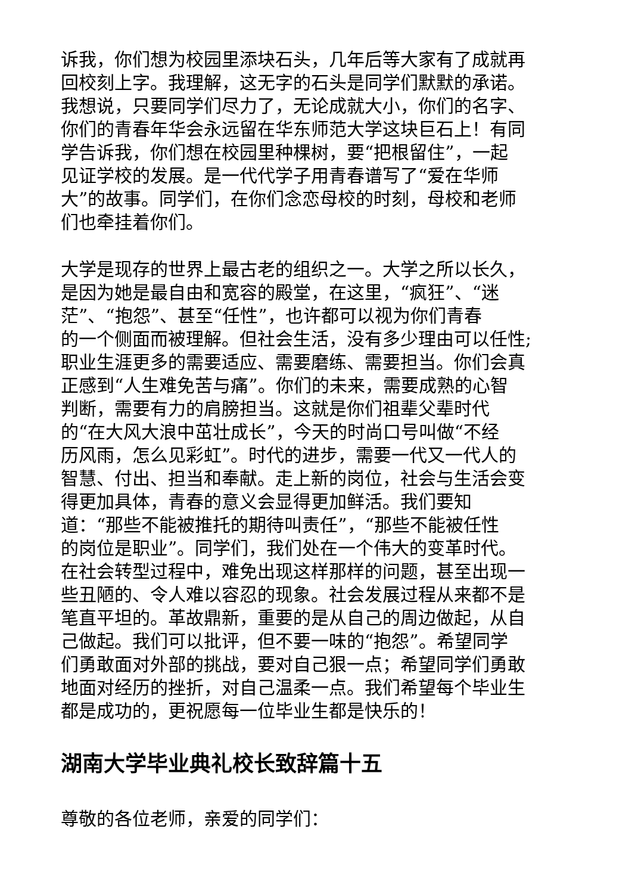诉我，你们想为校园里添块石头，几年后等大家有了成就再
回校刻上字。我理解，这无字的石头是同学们默默的承诺。
我想说，只要同学们尽力了，无论成就大小，你们的名字、
你们的青春年华会永远留在华东师范大学这块巨石上！有同
学告诉我，你们想在校园里种棵树，要“把根留住”，一起
见证学校的发展。是一代代学子用青春谱写了“爱在华师
大”的故事。同学们，在你们念恋母校的时刻，母校和老师
们也牵挂着你们。
大学是现存的世界上最古老的组织之一。大学之所以长久，
是因为她是最自由和宽容的殿堂，在这里，“疯狂”、“迷
茫”、“抱怨”、甚至“任性”，也许都可以视为你们青春
的一个侧面而被理解。但社会生活，没有多少理由可以任性;
职业生涯更多的需要适应、需要磨练、需要担当。你们会真
正感到“人生难免苦与痛”。你们的未来，需要成熟的心智
判断，需要有力的肩膀担当。这就是你们祖辈父辈时代
的“在大风大浪中茁壮成长”，今天的时尚口号叫做“不经
历风雨，怎么见彩虹”。时代的进步，需要一代又一代人的
智慧、付出、担当和奉献。走上新的岗位，社会与生活会变
得更加具体，青春的意义会显得更加鲜活。我们要知
道：“那些不能被推托的期待叫责任”，“那些不能被任性
的岗位是职业”。同学们，我们处在一个伟大的变革时代。
在社会转型过程中，难免出现这样那样的问题，甚至出现一
些丑陋的、令人难以容忍的现象。社会发展过程从来都不是
笔直平坦的。革故鼎新，重要的是从自己的周边做起，从自
己做起。我们可以批评，但不要一味的“抱怨”。希望同学
们勇敢面对外部的挑战，要对自己狠一点；希望同学们勇敢
地面对经历的挫折，对自己温柔一点。我们希望每个毕业生
都是成功的，更祝愿每一位毕业生都是快乐的！
湖南大学毕业典礼校长致辞篇十五
尊敬的各位老师，亲爱的同学们：